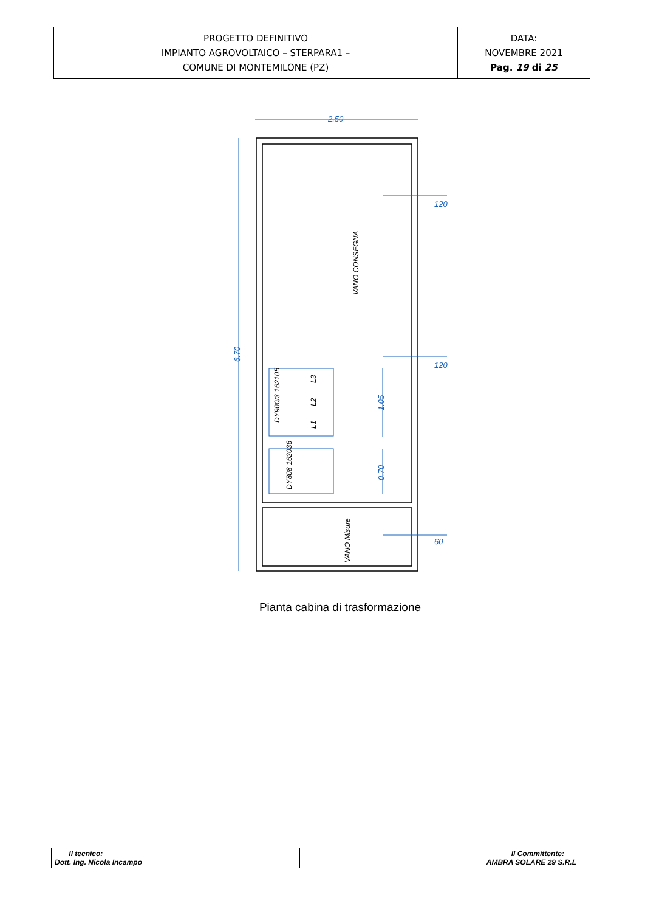| PROGETTO DEFINITIVO IMPIANTO AGROVOLTAICO – STERPARA1 – COMUNE DI MONTEMILONE (PZ) | DATA: NOVEMBRE 2021 Pag. 19 di 25 |
2.50
6.70
1.05
0.70
120
120
60
VANO CONSEGNA
VANO Misure
DY900/3 162105
DY808 162036
L1
L2
L3
Pianta cabina di trasformazione
| Il tecnico: Dott. Ing. Nicola Incampo | Il Committente: AMBRA SOLARE 29 S.R.L |